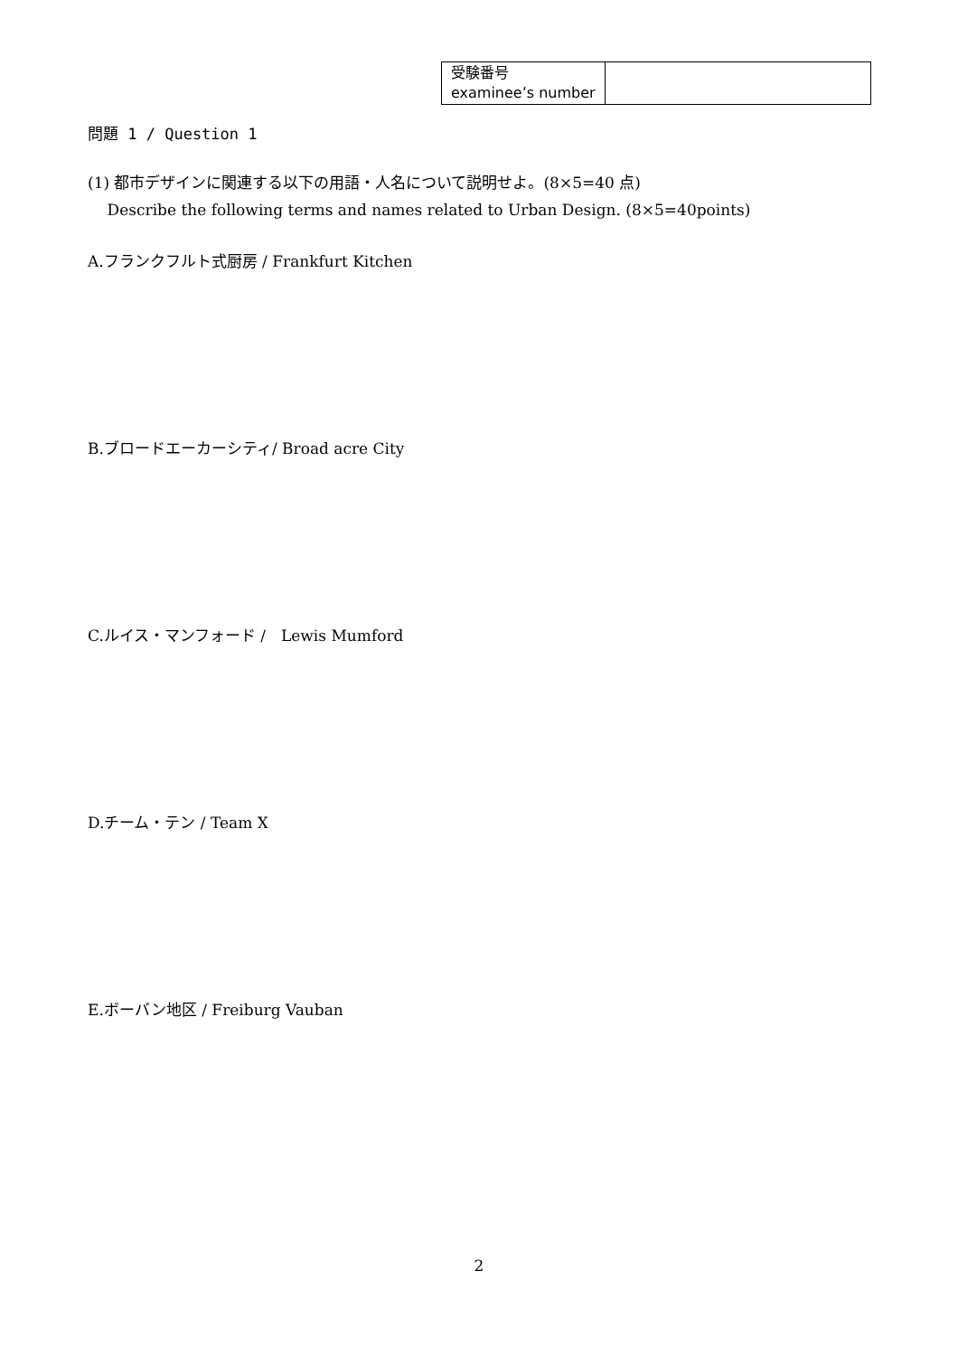| 受験番号 examinee’s number | |
問題 1 / Question 1
(1) 都市デザインに関連する以下の用語・人名について説明せよ。(8×5=40 点)
Describe the following terms and names related to Urban Design. (8×5=40points)
A.フランクフルト式厨房 / Frankfurt Kitchen
B.ブロードエーカーシティ/ Broad acre City
C.ルイス・マンフォード /　Lewis Mumford
D.チーム・テン / Team X
E.ボーバン地区 / Freiburg Vauban
2